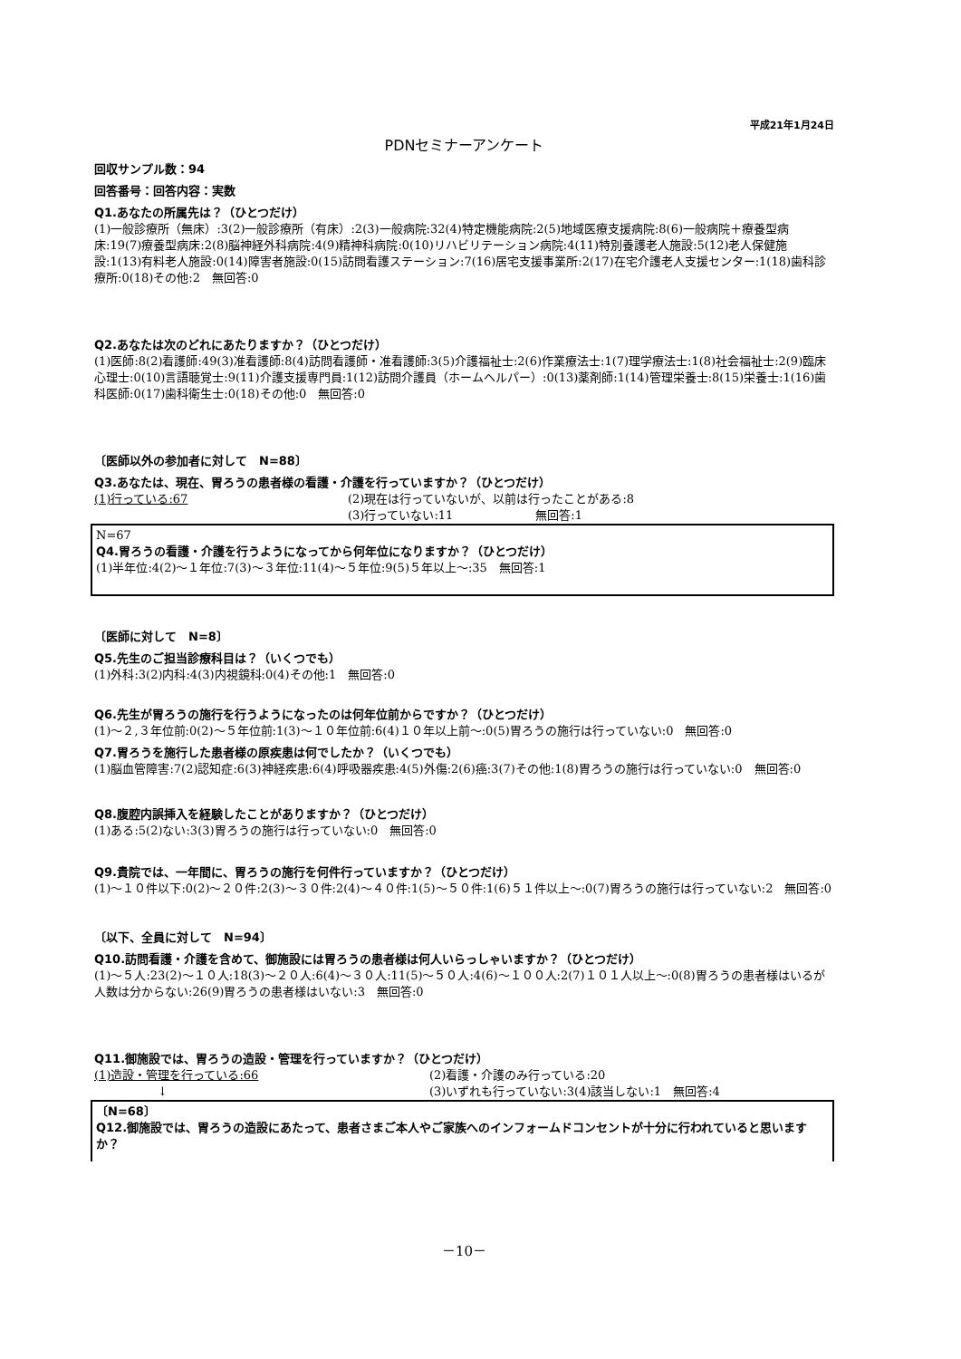平成21年1月24日
PDNセミナーアンケート
回収サンプル数：94
回答番号：回答内容：実数
Q1.あなたの所属先は？（ひとつだけ）
(1)一般診療所（無床）:3(2)一般診療所（有床）:2(3)一般病院:32(4)特定機能病院:2(5)地域医療支援病院:8(6)一般病院＋療養型病床:19(7)療養型病床:2(8)脳神経外科病院:4(9)精神科病院:0(10)リハビリテーション病院:4(11)特別養護老人施設:5(12)老人保健施設:1(13)有料老人施設:0(14)障害者施設:0(15)訪問看護ステーション:7(16)居宅支援事業所:2(17)在宅介護老人支援センター:1(18)歯科診療所:0(18)その他:2　無回答:0
Q2.あなたは次のどれにあたりますか？（ひとつだけ）
(1)医師:8(2)看護師:49(3)准看護師:8(4)訪問看護師・准看護師:3(5)介護福祉士:2(6)作業療法士:1(7)理学療法士:1(8)社会福祉士:2(9)臨床心理士:0(10)言語聴覚士:9(11)介護支援専門員:1(12)訪問介護員（ホームヘルパー）:0(13)薬剤師:1(14)管理栄養士:8(15)栄養士:1(16)歯科医師:0(17)歯科衛生士:0(18)その他:0　無回答:0
〔医師以外の参加者に対して　N=88〕
Q3.あなたは、現在、胃ろうの患者様の看護・介護を行っていますか？（ひとつだけ）
(1)行っている:67 (2)現在は行っていないが、以前は行ったことがある:8
(3)行っていない:11　　　　　　　無回答:1
N=67
Q4.胃ろうの看護・介護を行うようになってから何年位になりますか？（ひとつだけ）
(1)半年位:4(2)～１年位:7(3)～３年位:11(4)～５年位:9(5)５年以上～:35　無回答:1
〔医師に対して　N=8〕
Q5.先生のご担当診療科目は？（いくつでも）
(1)外科:3(2)内科:4(3)内視鏡科:0(4)その他:1　無回答:0
Q6.先生が胃ろうの施行を行うようになったのは何年位前からですか？（ひとつだけ）
(1)～２,３年位前:0(2)～５年位前:1(3)～１０年位前:6(4)１０年以上前～:0(5)胃ろうの施行は行っていない:0　無回答:0
Q7.胃ろうを施行した患者様の原疾患は何でしたか？（いくつでも）
(1)脳血管障害:7(2)認知症:6(3)神経疾患:6(4)呼吸器疾患:4(5)外傷:2(6)癌:3(7)その他:1(8)胃ろうの施行は行っていない:0　無回答:0
Q8.腹腔内誤挿入を経験したことがありますか？（ひとつだけ）
(1)ある:5(2)ない:3(3)胃ろうの施行は行っていない:0　無回答:0
Q9.貴院では、一年間に、胃ろうの施行を何件行っていますか？（ひとつだけ）
(1)～１０件以下:0(2)～２０件:2(3)～３０件:2(4)～４０件:1(5)～５０件:1(6)５１件以上～:0(7)胃ろうの施行は行っていない:2　無回答:0
〔以下、全員に対して　N=94〕
Q10.訪問看護・介護を含めて、御施設には胃ろうの患者様は何人いらっしゃいますか？（ひとつだけ）
(1)～５人:23(2)～１０人:18(3)～２０人:6(4)～３０人:11(5)～５０人:4(6)～１００人:2(7)１０１人以上～:0(8)胃ろうの患者様はいるが人数は分からない:26(9)胃ろうの患者様はいない:3　無回答:0
Q11.御施設では、胃ろうの造設・管理を行っていますか？（ひとつだけ）
(1)造設・管理を行っている:66 (2)看護・介護のみ行っている:20
↓ (3)いずれも行っていない:3(4)該当しない:1　無回答:4
〔N=68〕
Q12.御施設では、胃ろうの造設にあたって、患者さまご本人やご家族へのインフォームドコンセントが十分に行われていると思いますか？
－10－